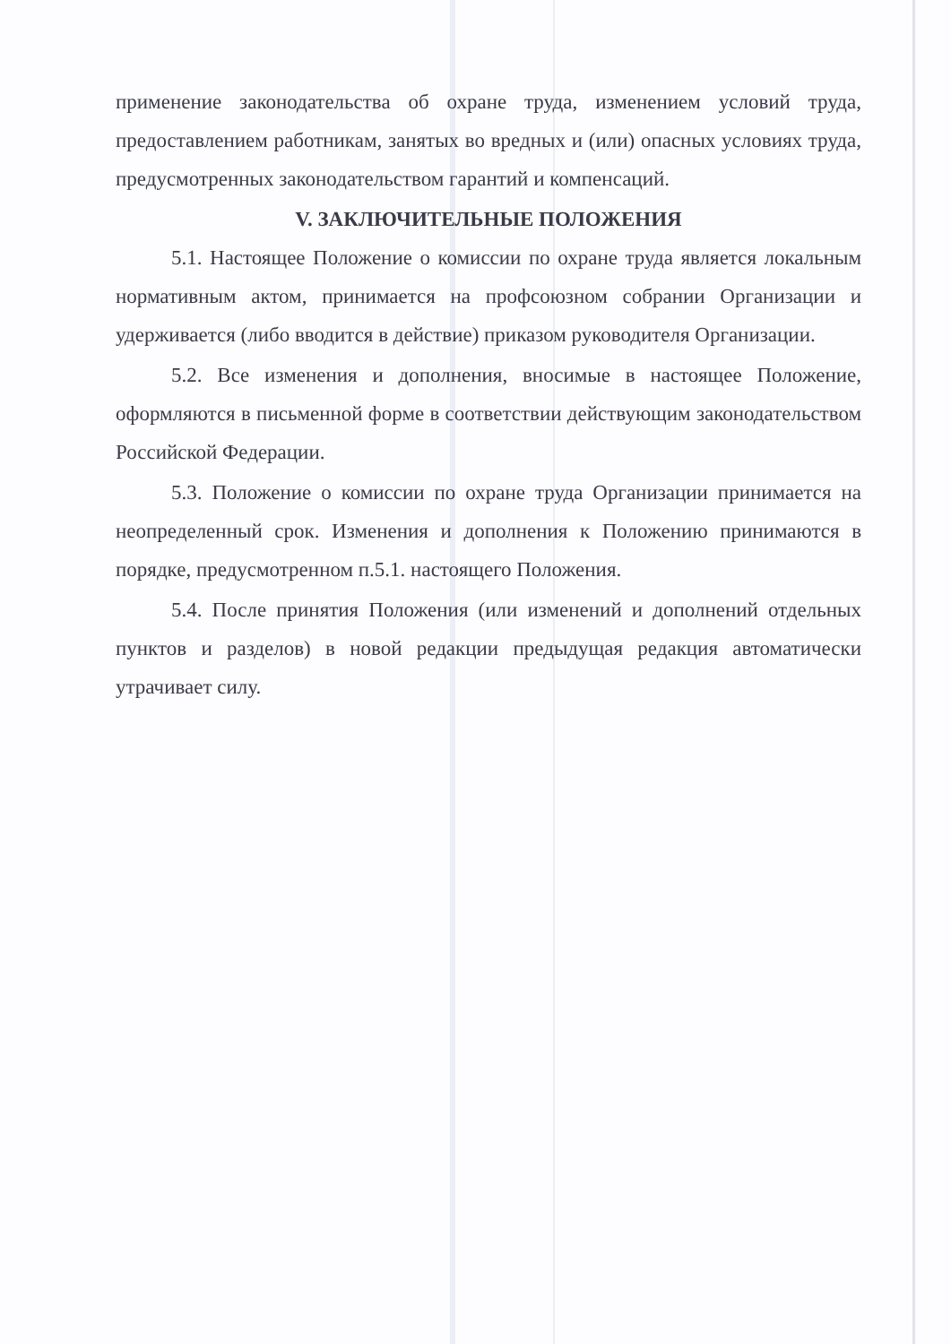применение законодательства об охране труда, изменением условий труда, предоставлением работникам, занятых во вредных и (или) опасных условиях труда, предусмотренных законодательством гарантий и компенсаций.
V. ЗАКЛЮЧИТЕЛЬНЫЕ ПОЛОЖЕНИЯ
5.1. Настоящее Положение о комиссии по охране труда является локальным нормативным актом, принимается на профсоюзном собрании Организации и удерживается (либо вводится в действие) приказом руководителя Организации.
5.2. Все изменения и дополнения, вносимые в настоящее Положение, оформляются в письменной форме в соответствии действующим законодательством Российской Федерации.
5.3. Положение о комиссии по охране труда Организации принимается на неопределенный срок. Изменения и дополнения к Положению принимаются в порядке, предусмотренном п.5.1. настоящего Положения.
5.4. После принятия Положения (или изменений и дополнений отдельных пунктов и разделов) в новой редакции предыдущая редакция автоматически утрачивает силу.